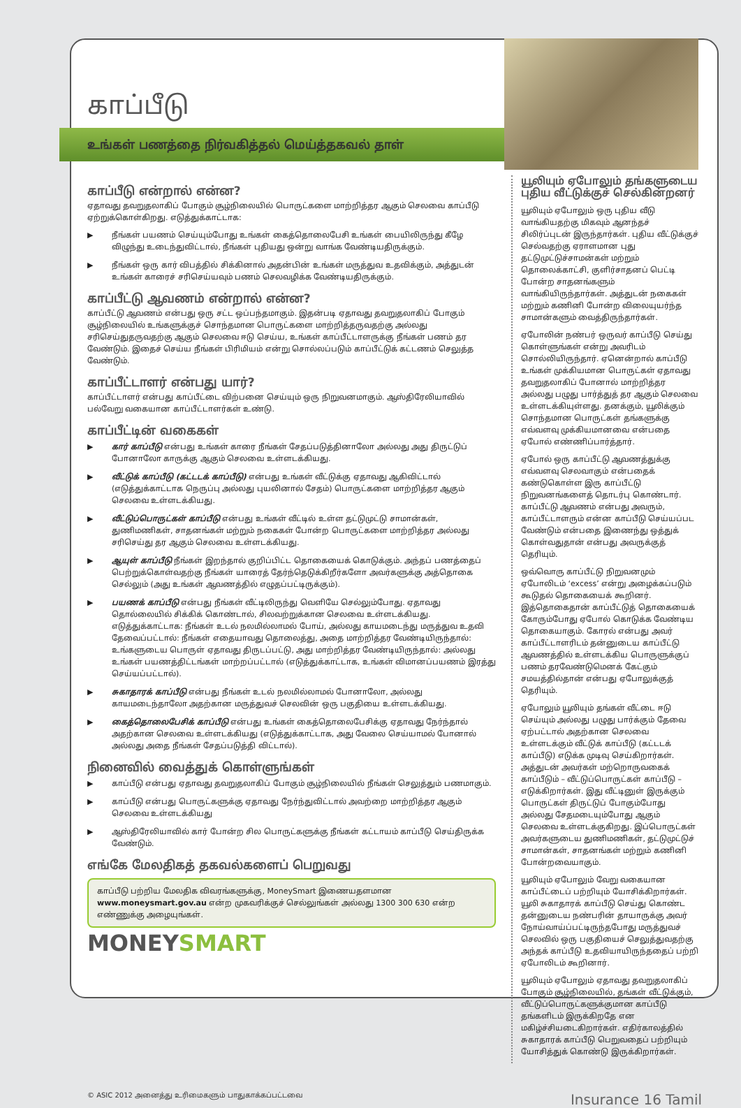காப்பீடு
உங்கள் பணத்தை நிர்வகித்தல் மெய்த்தகவல் தாள்
காப்பீடு என்றால் என்ன?
ஏதாவது தவறுதலாகிப் போகும் சூழ்நிலையில் பொருட்களை மாற்றித்தர ஆகும் செலவை காப்பீடு ஏற்றுக்கொள்கிறது. எடுத்துக்காட்டாக:
▶ நீங்கள் பயணம் செய்யும்போது உங்கள் கைத்தொலைபேசி உங்கள் பையிலிருந்து கீழே விழுந்து உடைந்துவிட்டால், நீங்கள் புதியது ஒன்று வாங்க வேண்டியதிருக்கும்.
▶ நீங்கள் ஒரு கார் விபத்தில் சிக்கினால் அதன்பின் உங்கள் மருத்துவ உதவிக்கும், அத்துடன் உங்கள் காரைச் சரிசெய்யவும் பணம் செலவழிக்க வேண்டியதிருக்கும்.
காப்பீட்டு ஆவணம் என்றால் என்ன?
காப்பீட்டு ஆவணம் என்பது ஒரு சட்ட ஒப்பந்தமாகும். இதன்படி ஏதாவது தவறுதலாகிப் போகும் சூழ்நிலையில் உங்களுக்குச் சொந்தமான பொருட்களை மாற்றித்தருவதற்கு அல்லது சரிசெய்துதருவதற்கு ஆகும் செலவை ஈடு செய்ய, உங்கள் காப்பீட்டாளருக்கு நீங்கள் பணம் தர வேண்டும். இதைச் செய்ய நீங்கள் பிரிமியம் என்று சொல்லப்படும் காப்பீட்டுக் கட்டணம் செலுத்த வேண்டும்.
காப்பீட்டாளர் என்பது யார்?
காப்பீட்டாளர் என்பது காப்பீட்டை விற்பனை செய்யும் ஒரு நிறுவனமாகும். ஆஸ்திரேலியாவில் பல்வேறு வகையான காப்பீட்டாளர்கள் உண்டு.
காப்பீட்டின் வகைகள்
▶ கார் காப்பீடு என்பது உங்கள் காரை நீங்கள் சேதப்படுத்தினாலோ அல்லது அது திருட்டுப் போனாலோ காருக்கு ஆகும் செலவை உள்ளடக்கியது.
▶ வீட்டுக் காப்பீடு (கட்டடக் காப்பீடு) என்பது உங்கள் வீட்டுக்கு ஏதாவது ஆகிவிட்டால் (எடுத்துக்காட்டாக நெருப்பு அல்லது புயலினால் சேதம்) பொருட்களை மாற்றித்தர ஆகும் செலவை உள்ளடக்கியது.
▶ வீட்டுப்பொருட்கள் காப்பீடு என்பது உங்கள் வீட்டில் உள்ள தட்டுமுட்டு சாமான்கள், துணிமணிகள், சாதனங்கள் மற்றும் நகைகள் போன்ற பொருட்களை மாற்றித்தர அல்லது சரிசெய்து தர ஆகும் செலவை உள்ளடக்கியது.
▶ ஆயுள் காப்பீடு நீங்கள் இறந்தால் குறிப்பிட்ட தொகையைக் கொடுக்கும். அந்தப் பணத்தைப் பெற்றுக்கொள்வதற்கு நீங்கள் யாரைத் தேர்ந்தெடுக்கிறீர்களோ அவர்களுக்கு அத்தொகை செல்லும் (அது உங்கள் ஆவணத்தில் எழுதப்பட்டிருக்கும்).
▶ பயணக் காப்பீடு என்பது நீங்கள் வீட்டிலிருந்து வெளியே செல்லும்போது. ஏதாவது தொல்லையில் சிக்கிக் கொண்டால், சிலவற்றுக்கான செலவை உள்ளடக்கியது. எடுத்துக்காட்டாக: நீங்கள் உடல் நலமில்லாமல் போய், அல்லது காயமடைந்து மருத்துவ உதவி தேவைப்பட்டால்: நீங்கள் எதையாவது தொலைத்து, அதை மாற்றித்தர வேண்டியிருந்தால்: உங்களுடைய பொருள் ஏதாவது திருடப்பட்டு, அது மாற்றித்தர வேண்டியிருந்தால்: அல்லது உங்கள் பயணத்திட்டங்கள் மாற்றப்பட்டால் (எடுத்துக்காட்டாக, உங்கள் விமானப்பயணம் இரத்து செய்யப்பட்டால்).
▶ சுகாதாரக் காப்பீடு என்பது நீங்கள் உடல் நலமில்லாமல் போனாலோ, அல்லது காயமடைந்தாலோ அதற்கான மருத்துவச் செலவின் ஒரு பகுதியை உள்ளடக்கியது.
▶ கைத்தொலைபேசிக் காப்பீடு என்பது உங்கள் கைத்தொலைபேசிக்கு ஏதாவது நேர்ந்தால் அதற்கான செலவை உள்ளடக்கியது (எடுத்துக்காட்டாக, அது வேலை செய்யாமல் போனால் அல்லது அதை நீங்கள் சேதப்படுத்தி விட்டால்).
நினைவில் வைத்துக் கொள்ளுங்கள்
▶ காப்பீடு என்பது ஏதாவது தவறுதலாகிப் போகும் சூழ்நிலையில் நீங்கள் செலுத்தும் பணமாகும்.
▶ காப்பீடு என்பது பொருட்களுக்கு ஏதாவது நேர்ந்துவிட்டால் அவற்றை மாற்றித்தர ஆகும் செலவை உள்ளடக்கியது
▶ ஆஸ்திரேலியாவில் கார் போன்ற சில பொருட்களுக்கு நீங்கள் கட்டாயம் காப்பீடு செய்திருக்க வேண்டும்.
எங்கே மேலதிகத் தகவல்களைப் பெறுவது
காப்பீடு பற்றிய மேலதிக விவரங்களுக்கு, MoneySmart இணையதளமான www.moneysmart.gov.au என்ற முகவரிக்குச் செல்லுங்கள் அல்லது 1300 300 630 என்ற எண்ணுக்கு அழையுங்கள்.
MONEYSMART
யூலியும் ஏபோலும் தங்களுடைய புதிய வீட்டுக்குச் செல்கின்றனர்
யூலியும் ஏபோலும் ஒரு புதிய வீடு வாங்கியதற்கு மிகவும் ஆனந்தச் சிலிர்ப்புடன் இருந்தார்கள். புதிய வீட்டுக்குச் செல்வதற்கு ஏராளமான புது தட்டுமுட்டுச்சாமன்கள் மற்றும் தொலைக்காட்சி, குளிர்சாதனப் பெட்டி போன்ற சாதனங்களும் வாங்கியிருந்தார்கள். அத்துடன் நகைகள் மற்றும் கணினி போன்ற விலையுயர்ந்த சாமான்களும் வைத்திருந்தார்கள்.
ஏபோலின் நண்பர் ஒருவர் காப்பீடு செய்து கொள்ளுங்கள் என்று அவரிடம் சொல்லியிருந்தார். ஏனென்றால் காப்பீடு உங்கள் முக்கியமான பொருட்கள் ஏதாவது தவறுதலாகிப் போனால் மாற்றித்தர அல்லது பழுது பார்த்துத் தர ஆகும் செலவை உள்ளடக்கியுள்ளது. தனக்கும், யூலிக்கும் சொந்தமான பொருட்கள் தங்களுக்கு எவ்வளவு முக்கியமானவை என்பதை ஏபோல் எண்ணிப்பார்த்தார்.
ஏபோல் ஒரு காப்பீட்டு ஆவணத்துக்கு எவ்வளவு செலவாகும் என்பதைக் கண்டுகொள்ள இரு காப்பீட்டு நிறுவனங்களைத் தொடர்பு கொண்டார். காப்பீட்டு ஆவணம் என்பது அவரும், காப்பீட்டாளரும் என்ன காப்பீடு செய்யப்பட வேண்டும் என்பதை இணைந்து ஒத்துக் கொள்வதுதான் என்பது அவருக்குத் தெரியும்.
ஒவ்வொரு காப்பீட்டு நிறுவனமும் ஏபோலிடம் ‘excess’ என்று அழைக்கப்படும் கூடுதல் தொகையைக் கூறினர். இத்தொகைதான் காப்பீட்டுத் தொகையைக் கோரும்போது ஏபோல் கொடுக்க வேண்டிய தொகையாகும். கோரல் என்பது அவர் காப்பீட்டாளரிடம் தன்னுடைய காப்பீட்டு ஆவணத்தில் உள்ளடக்கிய பொருளுக்குப் பணம் தரவேண்டுமெனக் கேட்கும் சமயத்தில்தான் என்பது ஏபோலுக்குத் தெரியும்.
ஏபோலும் யூலியும் தங்கள் வீட்டை ஈடு செய்யும் அல்லது பழுது பார்க்கும் தேவை ஏற்பட்டால் அதற்கான செலவை உள்ளடக்கும் வீட்டுக் காப்பீடு (கட்டடக் காப்பீடு) எடுக்க முடிவு செய்கிறார்கள். அத்துடன் அவர்கள் மற்றொருவகைக் காப்பீடும் – வீட்டுப்பொருட்கள் காப்பீடு – எடுக்கிறார்கள். இது வீட்டினுள் இருக்கும் பொருட்கள் திருட்டுப் போகும்போது அல்லது சேதமடையும்போது ஆகும் செலவை உள்ளடக்குகிறது. இப்பொருட்கள் அவர்களுடைய துணிமணிகள், தட்டுமுட்டுச் சாமான்கள், சாதனங்கள் மற்றும் கணினி போன்றவையாகும்.
யூலியும் ஏபோலும் வேறு வகையான காப்பீட்டைப் பற்றியும் யோசிக்கிறார்கள். யூலி சுகாதாரக் காப்பீடு செய்து கொண்ட தன்னுடைய நண்பரின் தாயாருக்கு அவர் நோய்வாய்ப்பட்டிருந்தபோது மருத்துவச் செலவில் ஒரு பகுதியைச் செலுத்துவதற்கு அந்தக் காப்பீடு உதவியாயிருந்ததைப் பற்றி ஏபோலிடம் கூறினார்.
யூலியும் ஏபோலும் ஏதாவது தவறுதலாகிப் போகும் சூழ்நிலையில், தங்கள் வீட்டுக்கும், வீட்டுப்பொருட்களுக்குமான காப்பீடு தங்களிடம் இருக்கிறதே என மகிழ்ச்சியடைகிறார்கள். எதிர்காலத்தில் சுகாதாரக் காப்பீடு பெறுவதைப் பற்றியும் யோசித்துக் கொண்டு இருக்கிறார்கள்.
© ASIC 2012 அனைத்து உரிமைகளும் பாதுகாக்கப்பட்டவை Insurance 16 Tamil